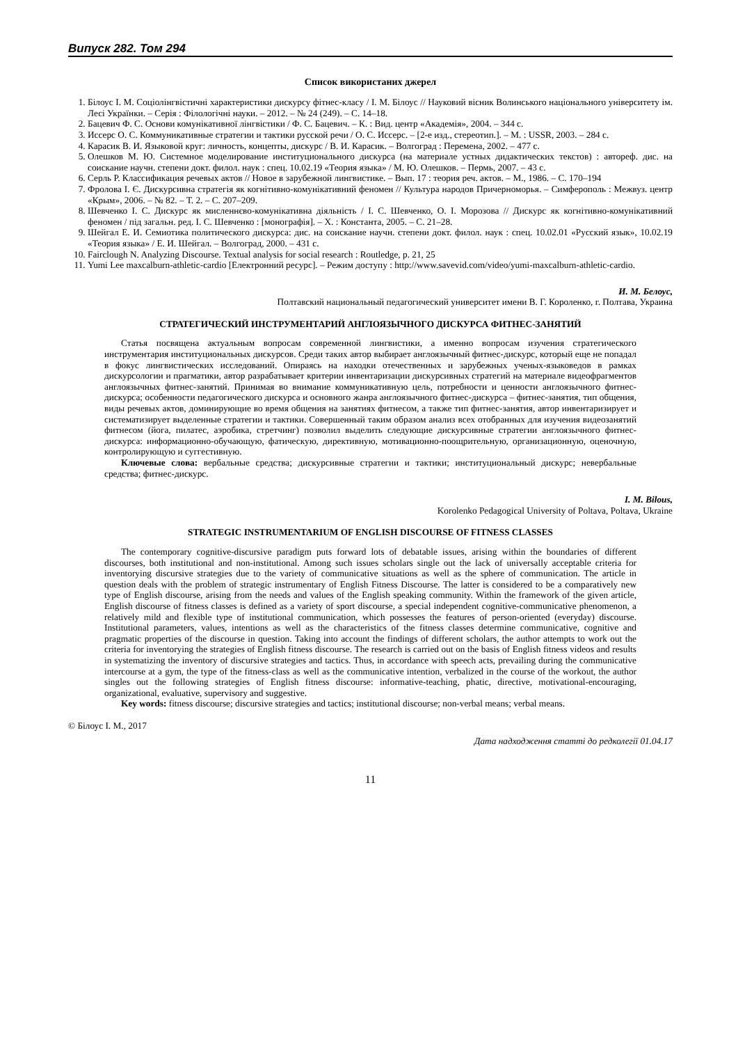Випуск 282. Том 294
Список використаних джерел
1. Білоус І. М. Соціолінгвістичні характеристики дискурсу фітнес-класу / І. М. Білоус // Науковий вісник Волинського національного університету ім. Лесі Українки. – Серія : Філологічні науки. – 2012. – № 24 (249). – С. 14–18.
2. Бацевич Ф. С. Основи комунікативної лінгвістики / Ф. С. Бацевич. – К. : Вид. центр «Академія», 2004. – 344 с.
3. Иссерс О. С. Коммуникативные стратегии и тактики русской речи / О. С. Иссерс. – [2-е изд., стереотип.]. – М. : USSR, 2003. – 284 с.
4. Карасик В. И. Языковой круг: личность, концепты, дискурс / В. И. Карасик. – Волгоград : Перемена, 2002. – 477 с.
5. Олешков М. Ю. Системное моделирование институционального дискурса (на материале устных дидактических текстов) : автореф. дис. на соискание научн. степени докт. филол. наук : спец. 10.02.19 «Теория языка» / М. Ю. Олешков. – Пермь, 2007. – 43 с.
6. Серль Р. Классификация речевых актов // Новое в зарубежной лингвистике. – Вып. 17 : теория реч. актов. – М., 1986. – С. 170–194
7. Фролова І. Є. Дискурсивна стратегія як когнітивно-комунікативний феномен // Культура народов Причерноморья. – Симферополь : Межвуз. центр «Крым», 2006. – № 82. – Т. 2. – С. 207–209.
8. Шевченко І. С. Дискурс як мисленнєво-комунікативна діяльність / І. С. Шевченко, О. І. Морозова // Дискурс як когнітивно-комунікативний феномен / під загальн. ред. І. С. Шевченко : [монографія]. – Х. : Константа, 2005. – С. 21–28.
9. Шейгал Е. И. Семиотика политического дискурса: дис. на соискание научн. степени докт. филол. наук : спец. 10.02.01 «Русский язык», 10.02.19 «Теория языка» / Е. И. Шейгал. – Волгоград, 2000. – 431 с.
10. Fairclough N. Analyzing Discourse. Textual analysis for social research : Routledge, p. 21, 25
11. Yumi Lee maxcalburn-athletic-cardio [Електронний ресурс]. – Режим доступу : http://www.savevid.com/video/yumi-maxcalburn-athletic-cardio.
И. М. Белоус,
Полтавский национальный педагогический университет имени В. Г. Короленко, г. Полтава, Украина
СТРАТЕГИЧЕСКИЙ ИНСТРУМЕНТАРИЙ АНГЛОЯЗЫЧНОГО ДИСКУРСА ФИТНЕС-ЗАНЯТИЙ
Статья посвящена актуальным вопросам современной лингвистики, а именно вопросам изучения стратегического инструментария институциональных дискурсов. Среди таких автор выбирает англоязычный фитнес-дискурс, который еще не попадал в фокус лингвистических исследований. Опираясь на находки отечественных и зарубежных ученых-языковедов в рамках дискурсологии и прагматики, автор разрабатывает критерии инвентаризации дискурсивных стратегий на материале видеофрагментов англоязычных фитнес-занятий. Принимая во внимание коммуникативную цель, потребности и ценности англоязычного фитнес-дискурса; особенности педагогического дискурса и основного жанра англоязычного фитнес-дискурса – фитнес-занятия, тип общения, виды речевых актов, доминирующие во время общения на занятиях фитнесом, а также тип фитнес-занятия, автор инвентаризирует и систематизирует выделенные стратегии и тактики. Совершенный таким образом анализ всех отобранных для изучения видеозанятий фитнесом (йога, пилатес, аэробика, стретчинг) позволил выделить следующие дискурсивные стратегии англоязычного фитнес-дискурса: информационно-обучающую, фатическую, директивную, мотивационно-поощрительную, организационную, оценочную, контролирующую и суггестивную.
Ключевые слова: вербальные средства; дискурсивные стратегии и тактики; институциональный дискурс; невербальные средства; фитнес-дискурс.
I. M. Bilous,
Korolenko Pedagogical University of Poltava, Poltava, Ukraine
STRATEGIC INSTRUMENTARIUM OF ENGLISH DISCOURSE OF FITNESS CLASSES
The contemporary cognitive-discursive paradigm puts forward lots of debatable issues, arising within the boundaries of different discourses, both institutional and non-institutional. Among such issues scholars single out the lack of universally acceptable criteria for inventorying discursive strategies due to the variety of communicative situations as well as the sphere of communication. The article in question deals with the problem of strategic instrumentary of English Fitness Discourse. The latter is considered to be a comparatively new type of English discourse, arising from the needs and values of the English speaking community. Within the framework of the given article, English discourse of fitness classes is defined as a variety of sport discourse, a special independent cognitive-communicative phenomenon, a relatively mild and flexible type of institutional communication, which possesses the features of person-oriented (everyday) discourse. Institutional parameters, values, intentions as well as the characteristics of the fitness classes determine communicative, cognitive and pragmatic properties of the discourse in question. Taking into account the findings of different scholars, the author attempts to work out the criteria for inventorying the strategies of English fitness discourse. The research is carried out on the basis of English fitness videos and results in systematizing the inventory of discursive strategies and tactics. Thus, in accordance with speech acts, prevailing during the communicative intercourse at a gym, the type of the fitness-class as well as the communicative intention, verbalized in the course of the workout, the author singles out the following strategies of English fitness discourse: informative-teaching, phatic, directive, motivational-encouraging, organizational, evaluative, supervisory and suggestive.
Key words: fitness discourse; discursive strategies and tactics; institutional discourse; non-verbal means; verbal means.
© Білоус І. М., 2017 Дата надходження статті до редколегії 01.04.17
11